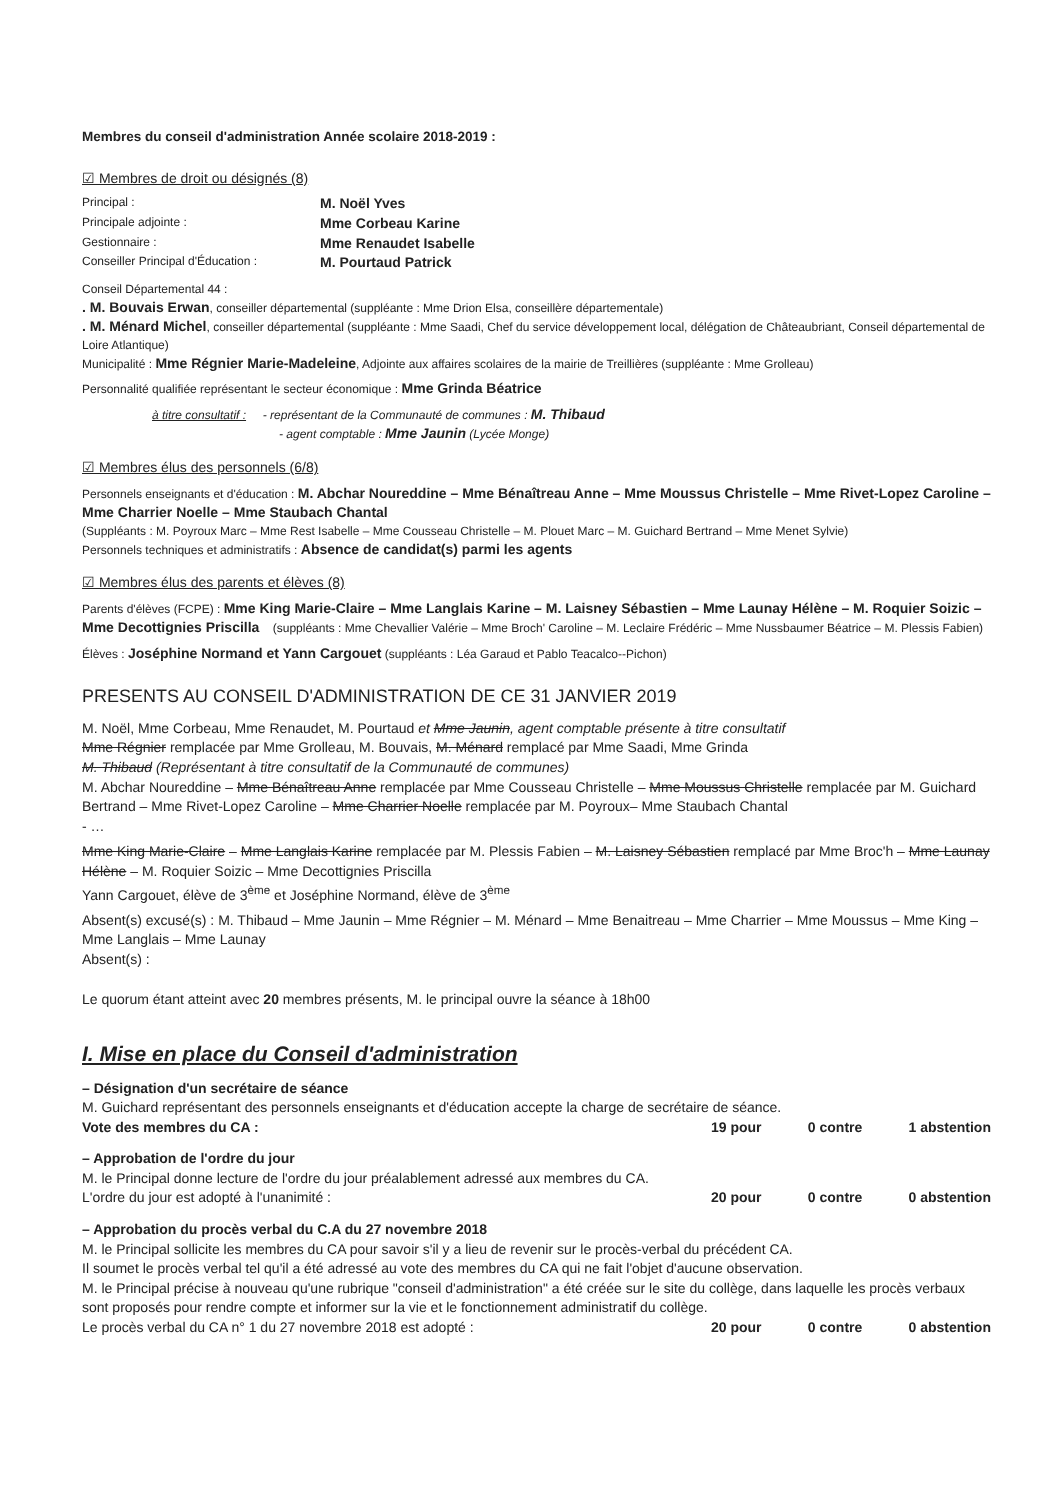Membres du conseil d'administration Année scolaire 2018-2019 :
☑ Membres de droit ou désignés (8)
Principal :
M. Noël Yves
Principale adjointe :
Mme Corbeau Karine
Gestionnaire :
Mme Renaudet Isabelle
Conseiller Principal d'Éducation :
M. Pourtaud Patrick
Conseil Départemental 44 :
. M. Bouvais Erwan, conseiller départemental (suppléante : Mme Drion Elsa, conseillère départementale)
. M. Ménard Michel, conseiller départemental (suppléante : Mme Saadi, Chef du service développement local, délégation de Châteaubriant, Conseil départemental de Loire Atlantique)
Municipalité : Mme Régnier Marie-Madeleine, Adjointe aux affaires scolaires de la mairie de Treillières (suppléante : Mme Grolleau)
Personnalité qualifiée représentant le secteur économique : Mme Grinda Béatrice
à titre consultatif : - représentant de la Communauté de communes : M. Thibaud
- agent comptable : Mme Jaunin (Lycée Monge)
☑ Membres élus des personnels (6/8)
Personnels enseignants et d'éducation : M. Abchar Noureddine – Mme Bénaîtreau Anne – Mme Moussus Christelle – Mme Rivet-Lopez Caroline – Mme Charrier Noelle – Mme Staubach Chantal
(Suppléants : M. Poyroux Marc – Mme Rest Isabelle – Mme Cousseau Christelle – M. Plouet Marc – M. Guichard Bertrand – Mme Menet Sylvie)
Personnels techniques et administratifs : Absence de candidat(s) parmi les agents
☑ Membres élus des parents et élèves (8)
Parents d'élèves (FCPE) : Mme King Marie-Claire – Mme Langlais Karine – M. Laisney Sébastien – Mme Launay Hélène – M. Roquier Soizic – Mme Decottignies Priscilla (suppléants : Mme Chevallier Valérie – Mme Broch' Caroline – M. Leclaire Frédéric – Mme Nussbaumer Béatrice – M. Plessis Fabien)
Élèves : Joséphine Normand et Yann Cargouet (suppléants : Léa Garaud et Pablo Teacalco--Pichon)
PRESENTS AU CONSEIL D'ADMINISTRATION DE CE 31 JANVIER 2019
M. Noël, Mme Corbeau, Mme Renaudet, M. Pourtaud et Mme Jaunin, agent comptable présente à titre consultatif
Mme Régnier remplacée par Mme Grolleau, M. Bouvais, M. Ménard remplacé par Mme Saadi, Mme Grinda
M. Thibaud (Représentant à titre consultatif de la Communauté de communes)
M. Abchar Noureddine – Mme Bénaîtreau Anne remplacée par Mme Cousseau Christelle – Mme Moussus Christelle remplacée par M. Guichard Bertrand – Mme Rivet-Lopez Caroline – Mme Charrier Noelle remplacée par M. Poyroux– Mme Staubach Chantal
- …
Mme King Marie-Claire – Mme Langlais Karine remplacée par M. Plessis Fabien – M. Laisney Sébastien remplacé par Mme Broc'h – Mme Launay Hélène – M. Roquier Soizic – Mme Decottignies Priscilla
Yann Cargouet, élève de 3<sup>ème</sup> et Joséphine Normand, élève de 3<sup>ème</sup>
Absent(s) excusé(s) : M. Thibaud – Mme Jaunin – Mme Régnier – M. Ménard – Mme Benaitreau – Mme Charrier – Mme Moussus – Mme King – Mme Langlais – Mme Launay
Absent(s) :
Le quorum étant atteint avec 20 membres présents, M. le principal ouvre la séance à 18h00
I. Mise en place du Conseil d'administration
– Désignation d'un secrétaire de séance
M. Guichard représentant des personnels enseignants et d'éducation accepte la charge de secrétaire de séance.
Vote des membres du CA : 19 pour 0 contre 1 abstention
– Approbation de l'ordre du jour
M. le Principal donne lecture de l'ordre du jour préalablement adressé aux membres du CA.
L'ordre du jour est adopté à l'unanimité : 20 pour 0 contre 0 abstention
– Approbation du procès verbal du C.A du 27 novembre 2018
M. le Principal sollicite les membres du CA pour savoir s'il y a lieu de revenir sur le procès-verbal du précédent CA.
Il soumet le procès verbal tel qu'il a été adressé au vote des membres du CA qui ne fait l'objet d'aucune observation.
M. le Principal précise à nouveau qu'une rubrique "conseil d'administration" a été créée sur le site du collège, dans laquelle les procès verbaux sont proposés pour rendre compte et informer sur la vie et le fonctionnement administratif du collège.
Le procès verbal du CA n° 1 du 27 novembre 2018 est adopté : 20 pour 0 contre 0 abstention